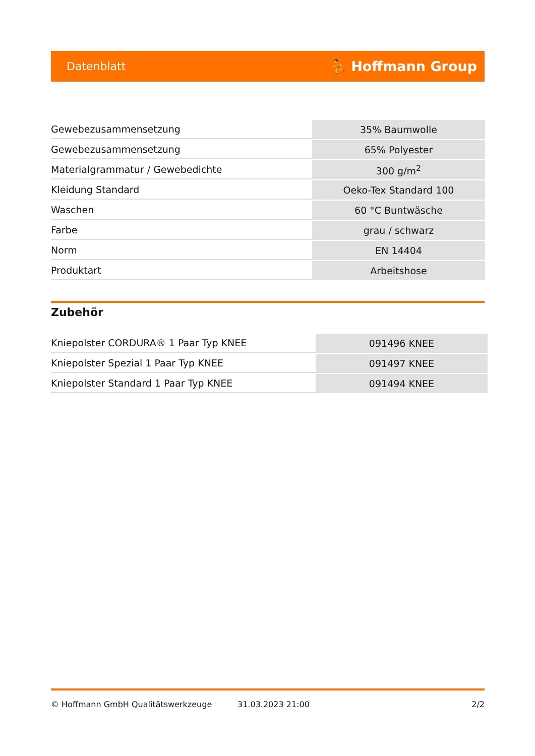Datenblatt ⛹ Hoffmann Group
| Gewebezusammensetzung | 35% Baumwolle |
| Gewebezusammensetzung | 65% Polyester |
| Materialgrammatur / Gewebedichte | 300 g/m<sup>2</sup> |
| Kleidung Standard | Oeko-Tex Standard 100 |
| Waschen | 60 °C Buntwäsche |
| Farbe | grau / schwarz |
| Norm | EN 14404 |
| Produktart | Arbeitshose |
Zubehör
| Kniepolster CORDURA® 1 Paar Typ KNEE | 091496 KNEE |
| Kniepolster Spezial 1 Paar Typ KNEE | 091497 KNEE |
| Kniepolster Standard 1 Paar Typ KNEE | 091494 KNEE |
© Hoffmann GmbH Qualitätswerkzeuge 31.03.2023 21:00 2/2